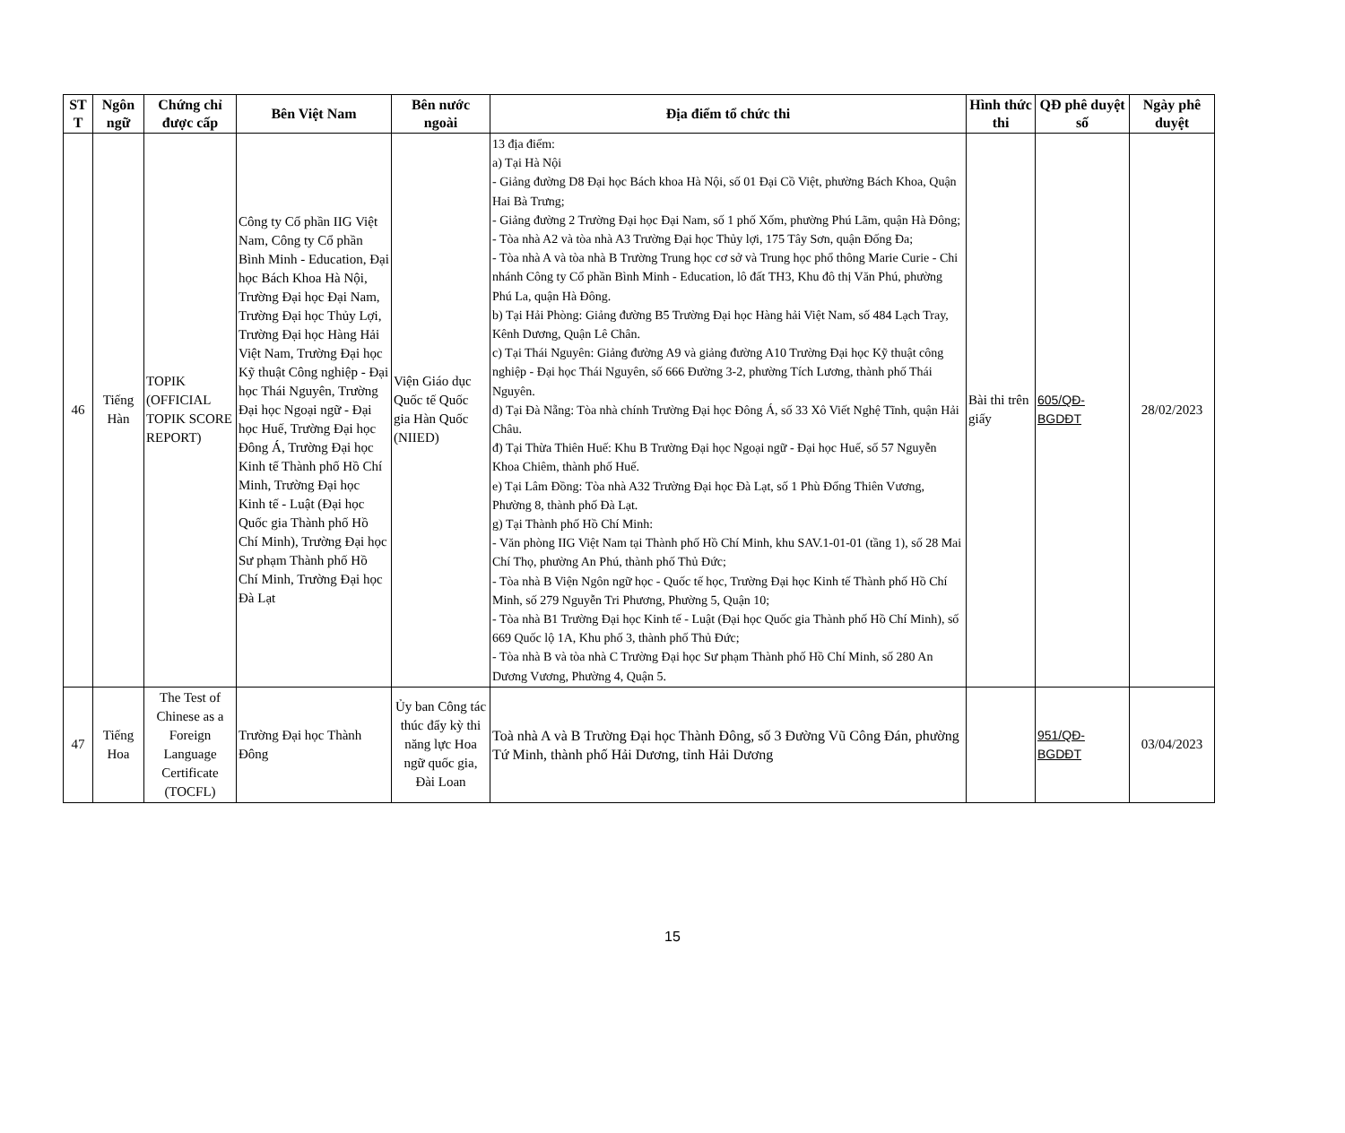| ST T | Ngôn ngữ | Chứng chỉ được cấp | Bên Việt Nam | Bên nước ngoài | Địa điểm tổ chức thi | Hình thức thi | QĐ phê duyệt số | Ngày phê duyệt |
| --- | --- | --- | --- | --- | --- | --- | --- | --- |
| 46 | Tiếng Hàn | TOPIK (OFFICIAL TOPIK SCORE REPORT) | Công ty Cổ phần IIG Việt Nam, Công ty Cổ phần Bình Minh - Education, Đại học Bách Khoa Hà Nội, Trường Đại học Đại Nam, Trường Đại học Thủy Lợi, Trường Đại học Hàng Hải Việt Nam, Trường Đại học Kỹ thuật Công nghiệp - Đại học Thái Nguyên, Trường Đại học Ngoại ngữ - Đại học Huế, Trường Đại học Đông Á, Trường Đại học Kinh tế Thành phố Hồ Chí Minh, Trường Đại học Kinh tế - Luật (Đại học Quốc gia Thành phố Hồ Chí Minh), Trường Đại học Sư phạm Thành phố Hồ Chí Minh, Trường Đại học Đà Lạt | Viện Giáo dục Quốc tế Quốc gia Hàn Quốc (NIIED) | 13 địa điểm: a) Tại Hà Nội - Giảng đường D8 Đại học Bách khoa Hà Nội, số 01 Đại Cồ Việt, phường Bách Khoa, Quận Hai Bà Trưng; - Giảng đường 2 Trường Đại học Đại Nam, số 1 phố Xốm, phường Phú Lãm, quận Hà Đông; - Tòa nhà A2 và tòa nhà A3 Trường Đại học Thủy lợi, 175 Tây Sơn, quận Đống Đa; - Tòa nhà A và tòa nhà B Trường Trung học cơ sở và Trung học phổ thông Marie Curie - Chi nhánh Công ty Cổ phần Bình Minh - Education, lô đất TH3, Khu đô thị Văn Phú, phường Phú La, quận Hà Đông. b) Tại Hải Phòng: Giảng đường B5 Trường Đại học Hàng hải Việt Nam, số 484 Lạch Tray, Kênh Dương, Quận Lê Chân. c) Tại Thái Nguyên: Giảng đường A9 và giảng đường A10 Trường Đại học Kỹ thuật công nghiệp - Đại học Thái Nguyên, số 666 Đường 3-2, phường Tích Lương, thành phố Thái Nguyên. d) Tại Đà Nẵng: Tòa nhà chính Trường Đại học Đông Á, số 33 Xô Viết Nghệ Tĩnh, quận Hải Châu. đ) Tại Thừa Thiên Huế: Khu B Trường Đại học Ngoại ngữ - Đại học Huế, số 57 Nguyễn Khoa Chiêm, thành phố Huế. e) Tại Lâm Đồng: Tòa nhà A32 Trường Đại học Đà Lạt, số 1 Phù Đổng Thiên Vương, Phường 8, thành phố Đà Lạt. g) Tại Thành phố Hồ Chí Minh: - Văn phòng IIG Việt Nam tại Thành phố Hồ Chí Minh, khu SAV.1-01-01 (tầng 1), số 28 Mai Chí Thọ, phường An Phú, thành phố Thủ Đức; - Tòa nhà B Viện Ngôn ngữ học - Quốc tế học, Trường Đại học Kinh tế Thành phố Hồ Chí Minh, số 279 Nguyễn Tri Phương, Phường 5, Quận 10; - Tòa nhà B1 Trường Đại học Kinh tế - Luật (Đại học Quốc gia Thành phố Hồ Chí Minh), số 669 Quốc lộ 1A, Khu phố 3, thành phố Thủ Đức; - Tòa nhà B và tòa nhà C Trường Đại học Sư phạm Thành phố Hồ Chí Minh, số 280 An Dương Vương, Phường 4, Quận 5. | Bài thi trên giấy | 605/QĐ-BGDĐT | 28/02/2023 |
| 47 | Tiếng Hoa | The Test of Chinese as a Foreign Language Certificate (TOCFL) | Trường Đại học Thành Đông | Ủy ban Công tác thúc đẩy kỳ thi năng lực Hoa ngữ quốc gia, Đài Loan | Toà nhà A và B Trường Đại học Thành Đông, số 3 Đường Vũ Công Đán, phường Tứ Minh, thành phố Hải Dương, tỉnh Hải Dương | | 951/QĐ-BGDĐT | 03/04/2023 |
15